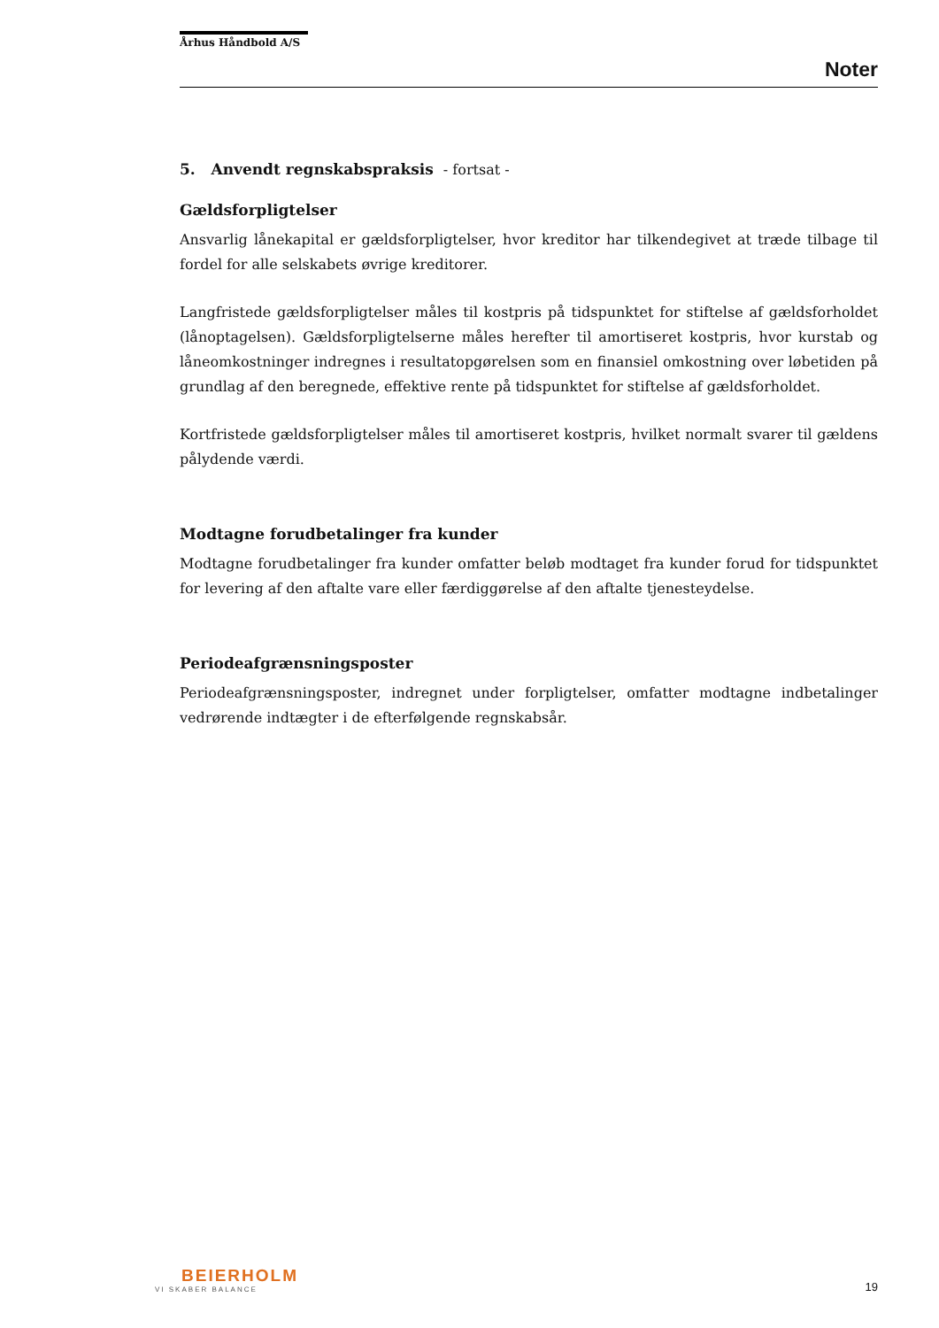Århus Håndbold A/S
Noter
5. Anvendt regnskabspraksis - fortsat -
Gældsforpligtelser
Ansvarlig lånekapital er gældsforpligtelser, hvor kreditor har tilkendegivet at træde tilbage til fordel for alle selskabets øvrige kreditorer.
Langfristede gældsforpligtelser måles til kostpris på tidspunktet for stiftelse af gældsforholdet (lånoptagelsen). Gældsforpligtelserne måles herefter til amortiseret kostpris, hvor kurstab og låneomkostninger indregnes i resultatopgørelsen som en finansiel omkostning over løbetiden på grundlag af den beregnede, effektive rente på tidspunktet for stiftelse af gældsforholdet.
Kortfristede gældsforpligtelser måles til amortiseret kostpris, hvilket normalt svarer til gældens pålydende værdi.
Modtagne forudbetalinger fra kunder
Modtagne forudbetalinger fra kunder omfatter beløb modtaget fra kunder forud for tidspunktet for levering af den aftalte vare eller færdiggørelse af den aftalte tjenesteydelse.
Periodeafgrænsningsposter
Periodeafgrænsningsposter, indregnet under forpligtelser, omfatter modtagne indbetalinger vedrørende indtægter i de efterfølgende regnskabsår.
BEIERHOLM
VI SKABER BALANCE
19